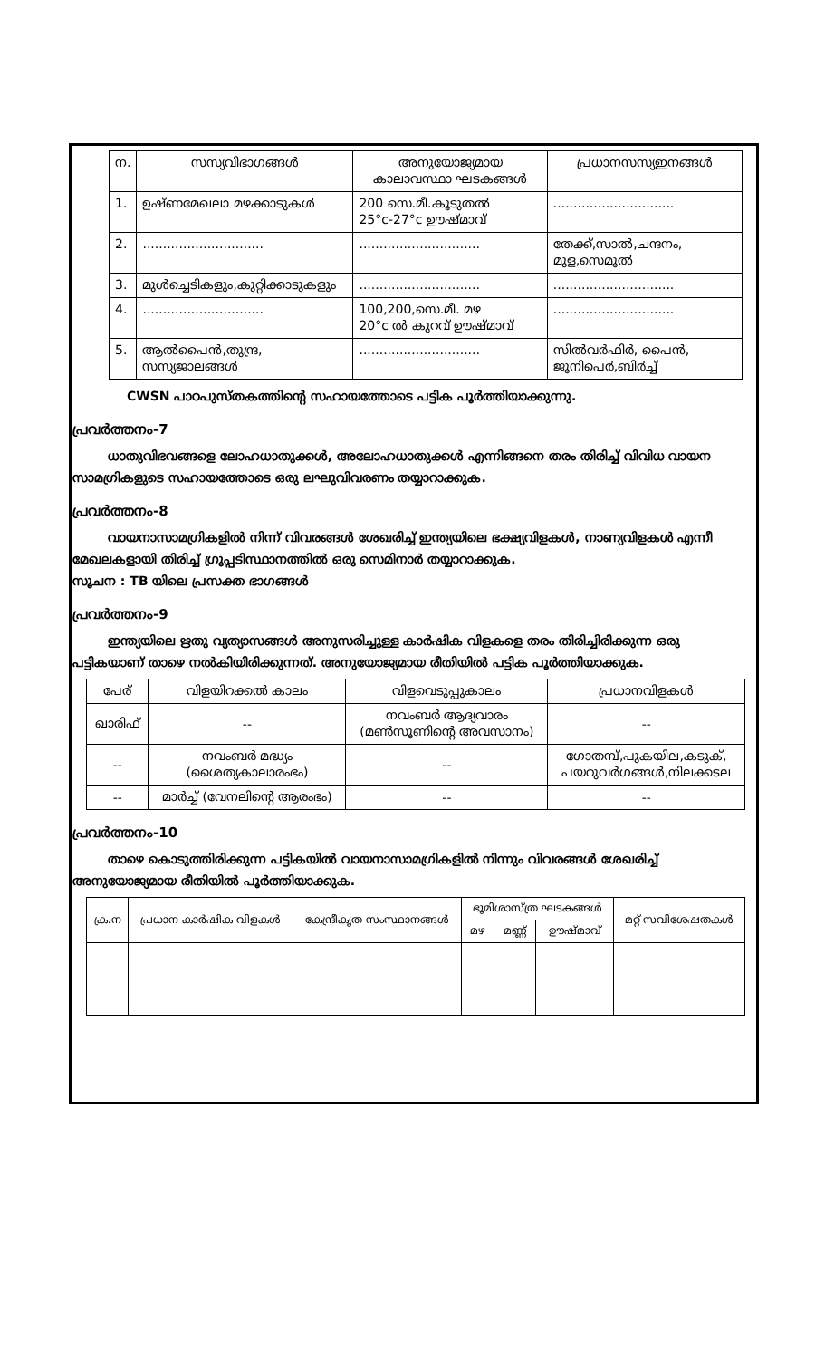| ന. | സസ്യവിഭാഗങ്ങൾ | അനുയോജ്യമായ കാലാവസ്ഥാ ഘടകങ്ങൾ | പ്രധാനസസ്യഇനങ്ങൾ |
| --- | --- | --- | --- |
| 1. | ഉഷ്ണമേഖലാ മഴക്കാടുകൾ | 200 സെ.മീ.കൂടുതൽ 25°c-27°c ഊഷ്മാവ് | .............................. |
| 2. | .............................. | .............................. | തേക്ക്,സാൽ,ചന്ദനം, മുള,സെമൂൽ |
| 3. | മുൾച്ചെടികളും,കുറ്റിക്കാടുകളും | .............................. | .............................. |
| 4. | .............................. | 100,200,സെ.മീ. മഴ 20°c ൽ കുറവ് ഊഷ്മാവ് | .............................. |
| 5. | ആൽപൈൻ,തുന്ദ്ര, സസ്യജാലങ്ങൾ | .............................. | സിൽവർഫിർ, പൈൻ, ജൂനിപെർ,ബിർച്ച് |
CWSN പാഠപുസ്തകത്തിന്റെ സഹായത്തോടെ പട്ടിക പൂർത്തിയാക്കുന്നു.
പ്രവർത്തനം-7
ധാതുവിഭവങ്ങളെ ലോഹധാതുക്കൾ, അലോഹധാതുക്കൾ എന്നിങ്ങനെ തരം തിരിച്ച് വിവിധ വായന സാമഗ്രികളുടെ സഹായത്തോടെ ഒരു ലഘുവിവരണം തയ്യാറാക്കുക.
പ്രവർത്തനം-8
വായനാസാമഗ്രികളിൽ നിന്ന് വിവരങ്ങൾ ശേഖരിച്ച് ഇന്ത്യയിലെ ഭക്ഷ്യവിളകൾ, നാണ്യവിളകൾ എന്നീ മേഖലകളായി തിരിച്ച് ഗ്രൂപ്പടിസ്ഥാനത്തിൽ ഒരു സെമിനാർ തയ്യാറാക്കുക.
സൂചന : TB യിലെ പ്രസക്ത ഭാഗങ്ങൾ
പ്രവർത്തനം-9
ഇന്ത്യയിലെ ഋതു വ്യത്യാസങ്ങൾ അനുസരിച്ചുള്ള കാർഷിക വിളകളെ തരം തിരിച്ചിരിക്കുന്ന ഒരു പട്ടികയാണ് താഴെ നൽകിയിരിക്കുന്നത്. അനുയോജ്യമായ രീതിയിൽ പട്ടിക പൂർത്തിയാക്കുക.
| പേര് | വിളയിറക്കൽ കാലം | വിളവെടുപ്പുകാലം | പ്രധാനവിളകൾ |
| --- | --- | --- | --- |
| ഖാരിഫ് | -- | നവംബർ ആദ്യവാരം (മൺസൂണിന്റെ അവസാനം) | -- |
| -- | നവംബർ മദ്ധ്യം (ശൈത്യകാലാരംഭം) | -- | ഗോതമ്പ്,പുകയില,കടുക്, പയറുവർഗങ്ങൾ,നിലക്കടല |
| -- | മാർച്ച് (വേനലിന്റെ ആരംഭം) | -- | -- |
പ്രവർത്തനം-10
താഴെ കൊടുത്തിരിക്കുന്ന പട്ടികയിൽ വായനാസാമഗ്രികളിൽ നിന്നും വിവരങ്ങൾ ശേഖരിച്ച് അനുയോജ്യമായ രീതിയിൽ പൂർത്തിയാക്കുക.
| ക്ര.ന | പ്രധാന കാർഷിക വിളകൾ | കേന്ദ്രീകൃത സംസ്ഥാനങ്ങൾ | ഭൂമിശാസ്ത്ര ഘടകങ്ങൾ | | | മറ്റ് സവിശേഷതകൾ |
| --- | --- | --- | --- | --- | --- | --- |
| | | | മഴ | മണ്ണ് | ഊഷ്മാവ് | |